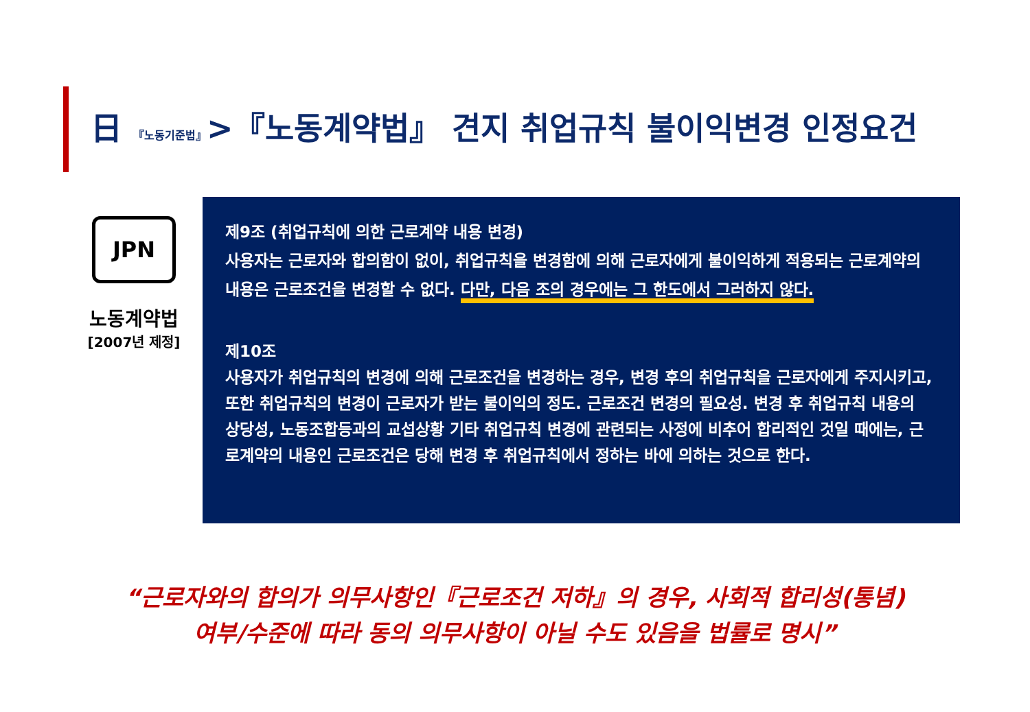日 『노동기준법』>『노동계약법』 견지 취업규칙 불이익변경 인정요건
JPN
노동계약법
[2007년 제정]
제9조 (취업규칙에 의한 근로계약 내용 변경)
사용자는 근로자와 합의함이 없이, 취업규칙을 변경함에 의해 근로자에게 불이익하게 적용되는 근로계약의 내용은 근로조건을 변경할 수 없다. 다만, 다음 조의 경우에는 그 한도에서 그러하지 않다.
제10조
사용자가 취업규칙의 변경에 의해 근로조건을 변경하는 경우, 변경 후의 취업규칙을 근로자에게 주지시키고, 또한 취업규칙의 변경이 근로자가 받는 불이익의 정도. 근로조건 변경의 필요성. 변경 후 취업규칙 내용의 상당성, 노동조합등과의 교섭상황 기타 취업규칙 변경에 관련되는 사정에 비추어 합리적인 것일 때에는, 근로계약의 내용인 근로조건은 당해 변경 후 취업규칙에서 정하는 바에 의하는 것으로 한다.
“근로자와의 합의가 의무사항인『근로조건 저하』의 경우, 사회적 합리성(통념)
여부/수준에 따라 동의 의무사항이 아닐 수도 있음을 법률로 명시”